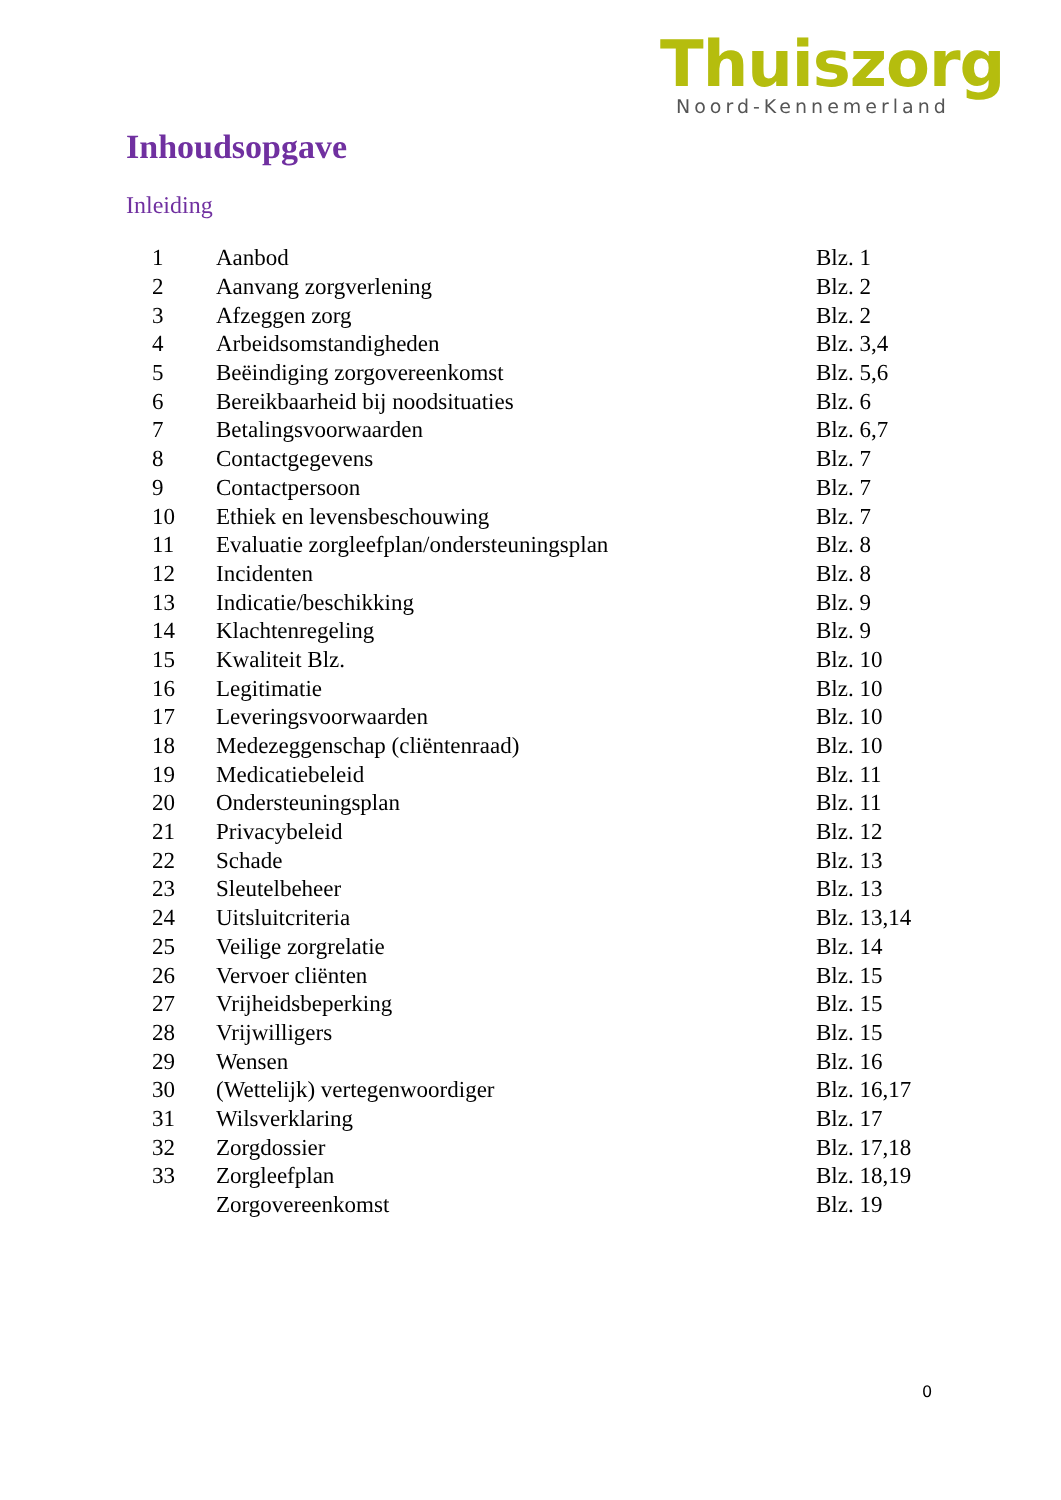Thuiszorg
Noord-Kennemerland
Inhoudsopgave
Inleiding
| 1 | Aanbod | Blz. 1 |
| 2 | Aanvang zorgverlening | Blz. 2 |
| 3 | Afzeggen zorg | Blz. 2 |
| 4 | Arbeidsomstandigheden | Blz. 3,4 |
| 5 | Beëindiging zorgovereenkomst | Blz. 5,6 |
| 6 | Bereikbaarheid bij noodsituaties | Blz. 6 |
| 7 | Betalingsvoorwaarden | Blz. 6,7 |
| 8 | Contactgegevens | Blz. 7 |
| 9 | Contactpersoon | Blz. 7 |
| 10 | Ethiek en levensbeschouwing | Blz. 7 |
| 11 | Evaluatie zorgleefplan/ondersteuningsplan | Blz. 8 |
| 12 | Incidenten | Blz. 8 |
| 13 | Indicatie/beschikking | Blz. 9 |
| 14 | Klachtenregeling | Blz. 9 |
| 15 | Kwaliteit Blz. | Blz. 10 |
| 16 | Legitimatie | Blz. 10 |
| 17 | Leveringsvoorwaarden | Blz. 10 |
| 18 | Medezeggenschap (cliëntenraad) | Blz. 10 |
| 19 | Medicatiebeleid | Blz. 11 |
| 20 | Ondersteuningsplan | Blz. 11 |
| 21 | Privacybeleid | Blz. 12 |
| 22 | Schade | Blz. 13 |
| 23 | Sleutelbeheer | Blz. 13 |
| 24 | Uitsluitcriteria | Blz. 13,14 |
| 25 | Veilige zorgrelatie | Blz. 14 |
| 26 | Vervoer cliënten | Blz. 15 |
| 27 | Vrijheidsbeperking | Blz. 15 |
| 28 | Vrijwilligers | Blz. 15 |
| 29 | Wensen | Blz. 16 |
| 30 | (Wettelijk) vertegenwoordiger | Blz. 16,17 |
| 31 | Wilsverklaring | Blz. 17 |
| 32 | Zorgdossier | Blz. 17,18 |
| 33 | Zorgleefplan | Blz. 18,19 |
| | Zorgovereenkomst | Blz. 19 |
0